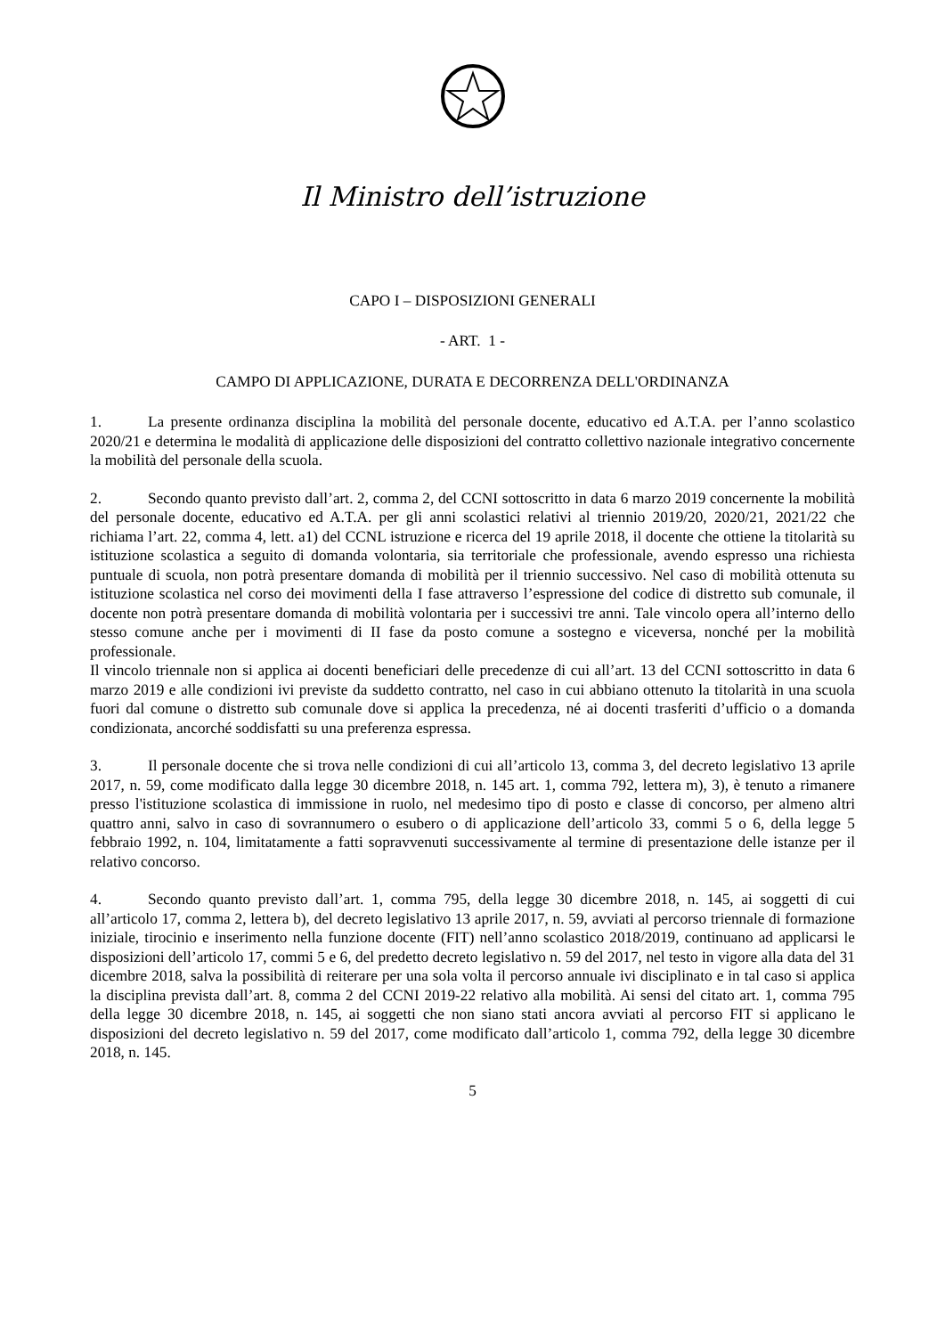Il Ministro dell’istruzione
CAPO I – DISPOSIZIONI GENERALI
- ART. 1 -
CAMPO DI APPLICAZIONE, DURATA E DECORRENZA DELL'ORDINANZA
1. La presente ordinanza disciplina la mobilità del personale docente, educativo ed A.T.A. per l’anno scolastico 2020/21 e determina le modalità di applicazione delle disposizioni del contratto collettivo nazionale integrativo concernente la mobilità del personale della scuola.
2. Secondo quanto previsto dall’art. 2, comma 2, del CCNI sottoscritto in data 6 marzo 2019 concernente la mobilità del personale docente, educativo ed A.T.A. per gli anni scolastici relativi al triennio 2019/20, 2020/21, 2021/22 che richiama l’art. 22, comma 4, lett. a1) del CCNL istruzione e ricerca del 19 aprile 2018, il docente che ottiene la titolarità su istituzione scolastica a seguito di domanda volontaria, sia territoriale che professionale, avendo espresso una richiesta puntuale di scuola, non potrà presentare domanda di mobilità per il triennio successivo. Nel caso di mobilità ottenuta su istituzione scolastica nel corso dei movimenti della I fase attraverso l’espressione del codice di distretto sub comunale, il docente non potrà presentare domanda di mobilità volontaria per i successivi tre anni. Tale vincolo opera all’interno dello stesso comune anche per i movimenti di II fase da posto comune a sostegno e viceversa, nonché per la mobilità professionale.
Il vincolo triennale non si applica ai docenti beneficiari delle precedenze di cui all’art. 13 del CCNI sottoscritto in data 6 marzo 2019 e alle condizioni ivi previste da suddetto contratto, nel caso in cui abbiano ottenuto la titolarità in una scuola fuori dal comune o distretto sub comunale dove si applica la precedenza, né ai docenti trasferiti d’ufficio o a domanda condizionata, ancorché soddisfatti su una preferenza espressa.
3. Il personale docente che si trova nelle condizioni di cui all’articolo 13, comma 3, del decreto legislativo 13 aprile 2017, n. 59, come modificato dalla legge 30 dicembre 2018, n. 145 art. 1, comma 792, lettera m), 3), è tenuto a rimanere presso l'istituzione scolastica di immissione in ruolo, nel medesimo tipo di posto e classe di concorso, per almeno altri quattro anni, salvo in caso di sovrannumero o esubero o di applicazione dell’articolo 33, commi 5 o 6, della legge 5 febbraio 1992, n. 104, limitatamente a fatti sopravvenuti successivamente al termine di presentazione delle istanze per il relativo concorso.
4. Secondo quanto previsto dall’art. 1, comma 795, della legge 30 dicembre 2018, n. 145, ai soggetti di cui all’articolo 17, comma 2, lettera b), del decreto legislativo 13 aprile 2017, n. 59, avviati al percorso triennale di formazione iniziale, tirocinio e inserimento nella funzione docente (FIT) nell’anno scolastico 2018/2019, continuano ad applicarsi le disposizioni dell’articolo 17, commi 5 e 6, del predetto decreto legislativo n. 59 del 2017, nel testo in vigore alla data del 31 dicembre 2018, salva la possibilità di reiterare per una sola volta il percorso annuale ivi disciplinato e in tal caso si applica la disciplina prevista dall’art. 8, comma 2 del CCNI 2019-22 relativo alla mobilità. Ai sensi del citato art. 1, comma 795 della legge 30 dicembre 2018, n. 145, ai soggetti che non siano stati ancora avviati al percorso FIT si applicano le disposizioni del decreto legislativo n. 59 del 2017, come modificato dall’articolo 1, comma 792, della legge 30 dicembre 2018, n. 145.
5